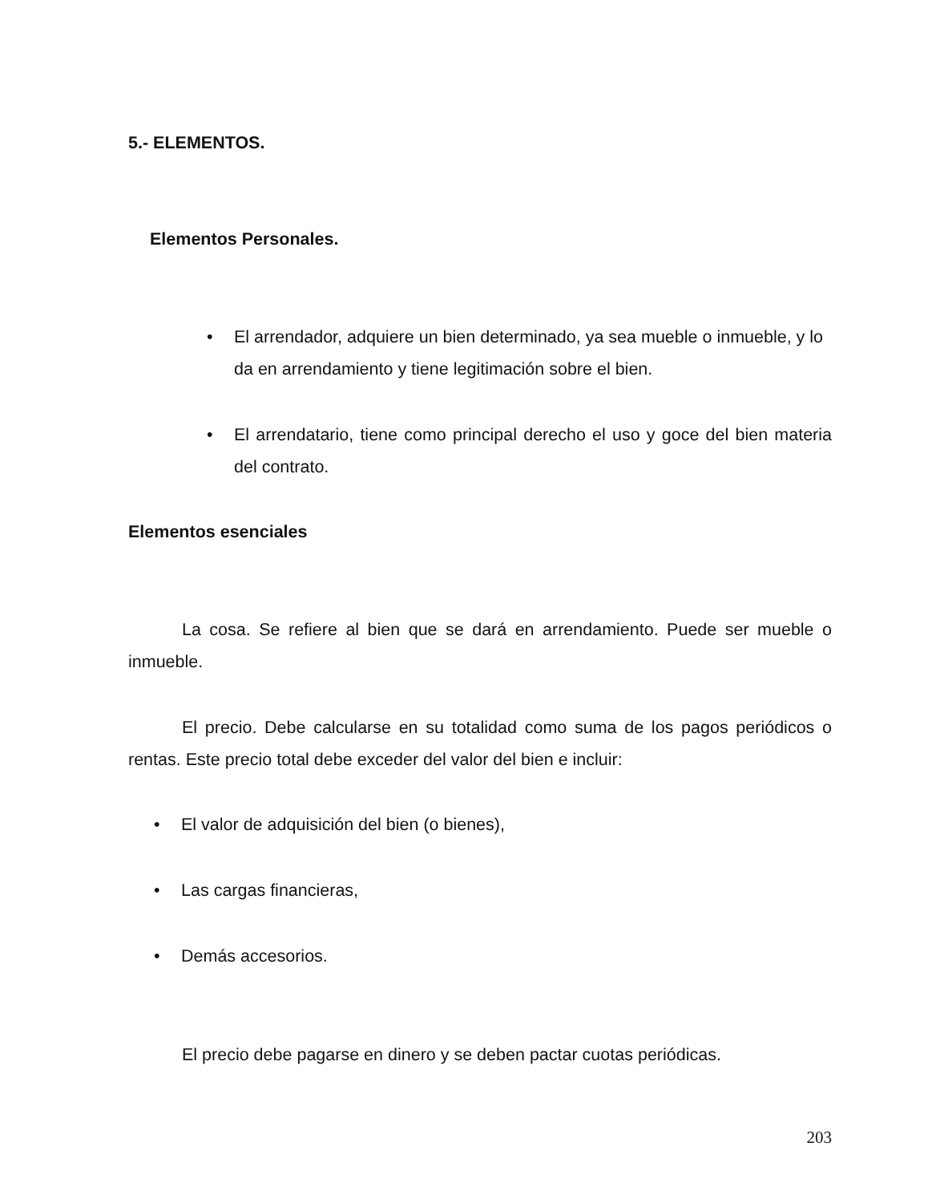5.- ELEMENTOS.
Elementos Personales.
• El arrendador, adquiere un bien determinado, ya sea mueble o inmueble, y lo da en arrendamiento y tiene legitimación sobre el bien.
• El arrendatario, tiene como principal derecho el uso y goce del bien materia del contrato.
Elementos esenciales
La cosa. Se refiere al bien que se dará en arrendamiento. Puede ser mueble o inmueble.
El precio. Debe calcularse en su totalidad como suma de los pagos periódicos o rentas. Este precio total debe exceder del valor del bien e incluir:
• El valor de adquisición del bien (o bienes),
• Las cargas financieras,
• Demás accesorios.
El precio debe pagarse en dinero y se deben pactar cuotas periódicas.
203